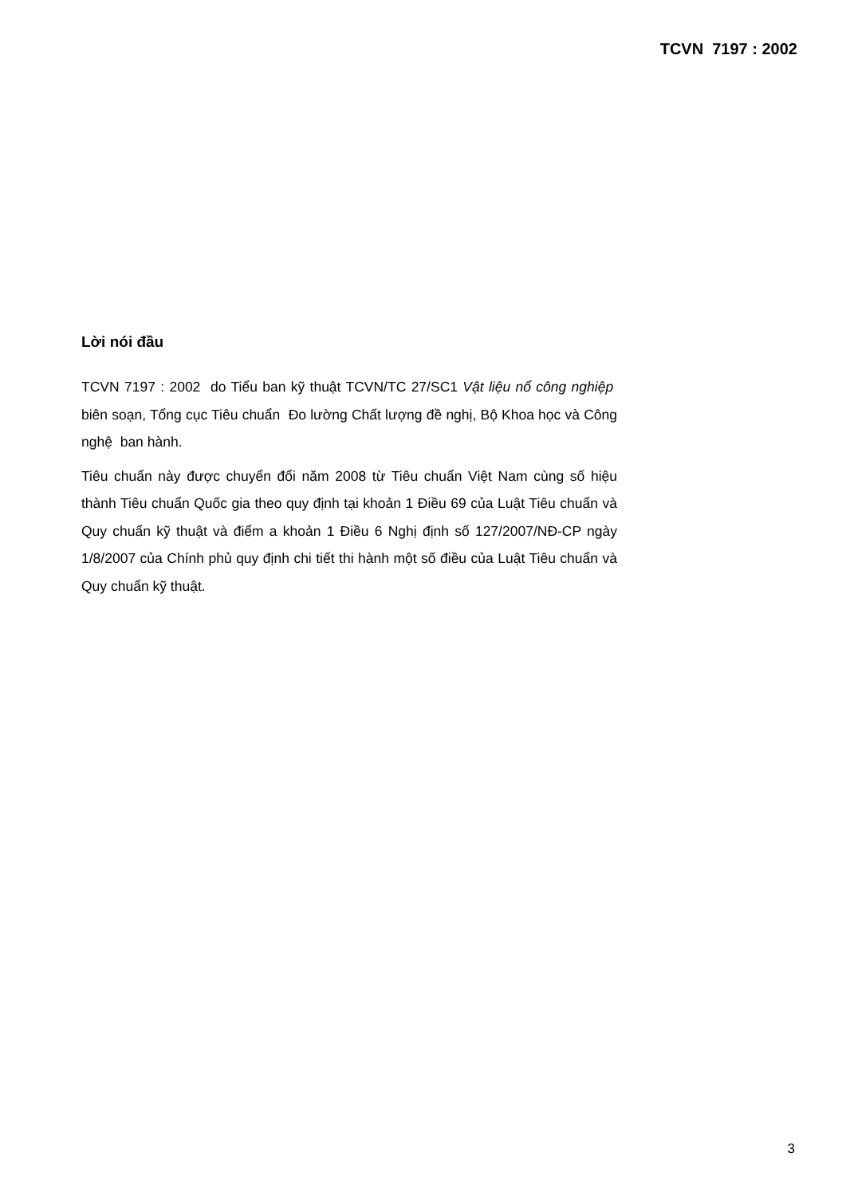TCVN 7197 : 2002
Lời nói đầu
TCVN 7197 : 2002 do Tiểu ban kỹ thuật TCVN/TC 27/SC1 Vật liệu nổ công nghiệp biên soạn, Tổng cục Tiêu chuẩn Đo lường Chất lượng đề nghị, Bộ Khoa học và Công nghệ ban hành.
Tiêu chuẩn này được chuyển đổi năm 2008 từ Tiêu chuẩn Việt Nam cùng số hiệu thành Tiêu chuẩn Quốc gia theo quy định tại khoản 1 Điều 69 của Luật Tiêu chuẩn và Quy chuẩn kỹ thuật và điểm a khoản 1 Điều 6 Nghị định số 127/2007/NĐ-CP ngày 1/8/2007 của Chính phủ quy định chi tiết thi hành một số điều của Luật Tiêu chuẩn và Quy chuẩn kỹ thuật.
3